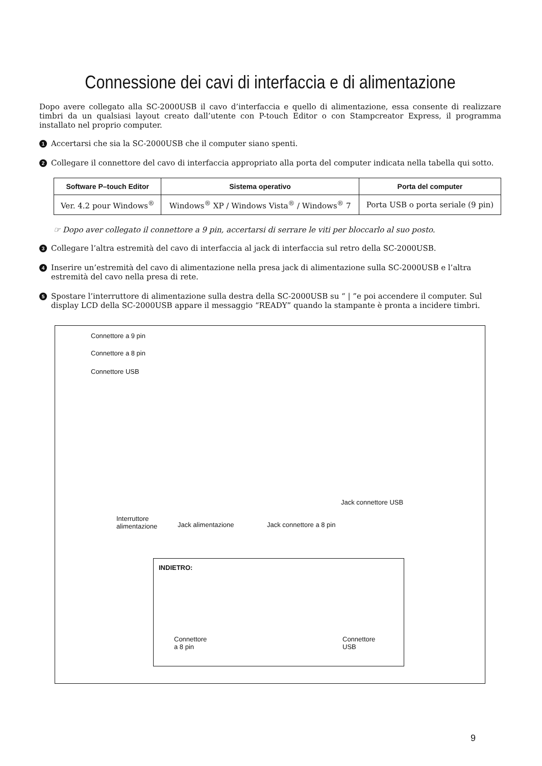Connessione dei cavi di interfaccia e di alimentazione
Dopo avere collegato alla SC-2000USB il cavo d’interfaccia e quello di alimentazione, essa consente di realizzare timbri da un qualsiasi layout creato dall’utente con P-touch Editor o con Stampcreator Express, il programma installato nel proprio computer.
1 Accertarsi che sia la SC-2000USB che il computer siano spenti.
2 Collegare il connettore del cavo di interfaccia appropriato alla porta del computer indicata nella tabella qui sotto.
| Software P–touch Editor | Sistema operativo | Porta del computer |
| --- | --- | --- |
| Ver. 4.2 pour Windows<sup>®</sup> | Windows<sup>®</sup> XP / Windows Vista<sup>®</sup> / Windows<sup>®</sup> 7 | Porta USB o porta seriale (9 pin) |
☞ Dopo aver collegato il connettore a 9 pin, accertarsi di serrare le viti per bloccarlo al suo posto.
3 Collegare l’altra estremità del cavo di interfaccia al jack di interfaccia sul retro della SC-2000USB.
4 Inserire un’estremità del cavo di alimentazione nella presa jack di alimentazione sulla SC-2000USB e l’altra estremità del cavo nella presa di rete.
5 Spostare l’interruttore di alimentazione sulla destra della SC-2000USB su “ | ”e poi accendere il computer. Sul display LCD della SC-2000USB appare il messaggio “READY” quando la stampante è pronta a incidere timbri.
Connettore a 9 pin
Connettore a 8 pin
Connettore USB
Jack connettore USB
Interruttore
alimentazione
Jack alimentazione Jack connettore a 8 pin
INDIETRO:
Connettore
a 8 pin
Connettore
USB
9